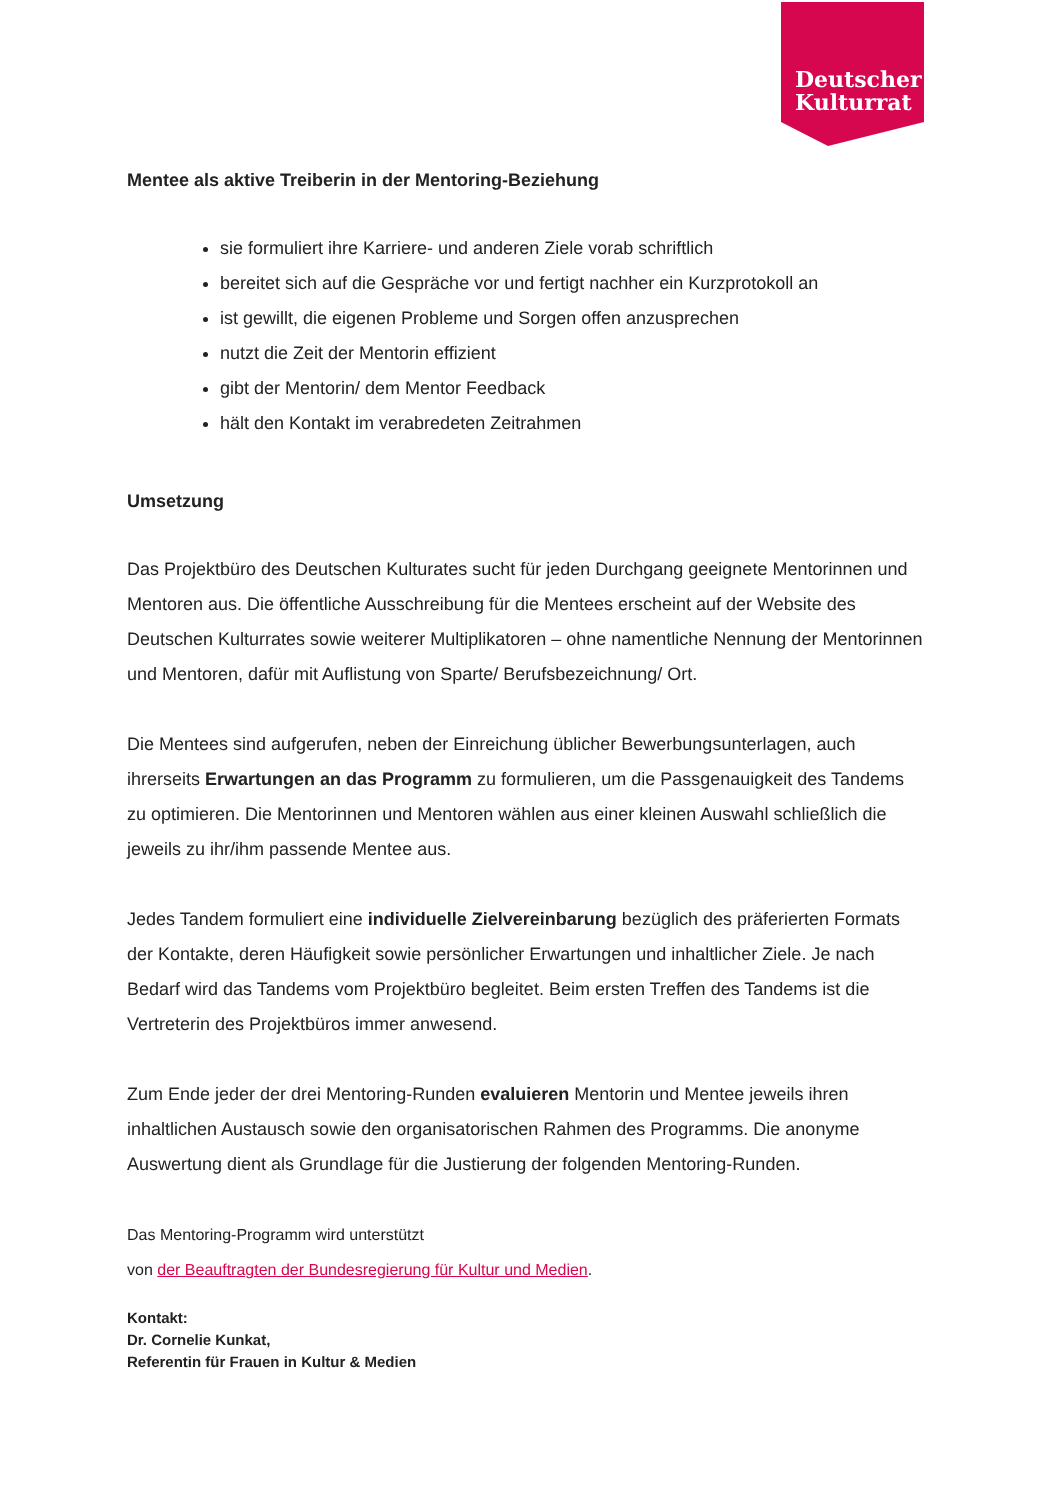Deutscher
Kulturrat
Mentee als aktive Treiberin in der Mentoring-Beziehung
sie formuliert ihre Karriere- und anderen Ziele vorab schriftlich
bereitet sich auf die Gespräche vor und fertigt nachher ein Kurzprotokoll an
ist gewillt, die eigenen Probleme und Sorgen offen anzusprechen
nutzt die Zeit der Mentorin effizient
gibt der Mentorin/ dem Mentor Feedback
hält den Kontakt im verabredeten Zeitrahmen
Umsetzung
Das Projektbüro des Deutschen Kulturates sucht für jeden Durchgang geeignete Mentorinnen und Mentoren aus. Die öffentliche Ausschreibung für die Mentees erscheint auf der Website des Deutschen Kulturrates sowie weiterer Multiplikatoren – ohne namentliche Nennung der Mentorinnen und Mentoren, dafür mit Auflistung von Sparte/ Berufsbezeichnung/ Ort.
Die Mentees sind aufgerufen, neben der Einreichung üblicher Bewerbungsunterlagen, auch ihrerseits Erwartungen an das Programm zu formulieren, um die Passgenauigkeit des Tandems zu optimieren. Die Mentorinnen und Mentoren wählen aus einer kleinen Auswahl schließlich die jeweils zu ihr/ihm passende Mentee aus.
Jedes Tandem formuliert eine individuelle Zielvereinbarung bezüglich des präferierten Formats der Kontakte, deren Häufigkeit sowie persönlicher Erwartungen und inhaltlicher Ziele. Je nach Bedarf wird das Tandems vom Projektbüro begleitet. Beim ersten Treffen des Tandems ist die Vertreterin des Projektbüros immer anwesend.
Zum Ende jeder der drei Mentoring-Runden evaluieren Mentorin und Mentee jeweils ihren inhaltlichen Austausch sowie den organisatorischen Rahmen des Programms. Die anonyme Auswertung dient als Grundlage für die Justierung der folgenden Mentoring-Runden.
Das Mentoring-Programm wird unterstützt
von der Beauftragten der Bundesregierung für Kultur und Medien.
Kontakt:
Dr. Cornelie Kunkat,
Referentin für Frauen in Kultur & Medien